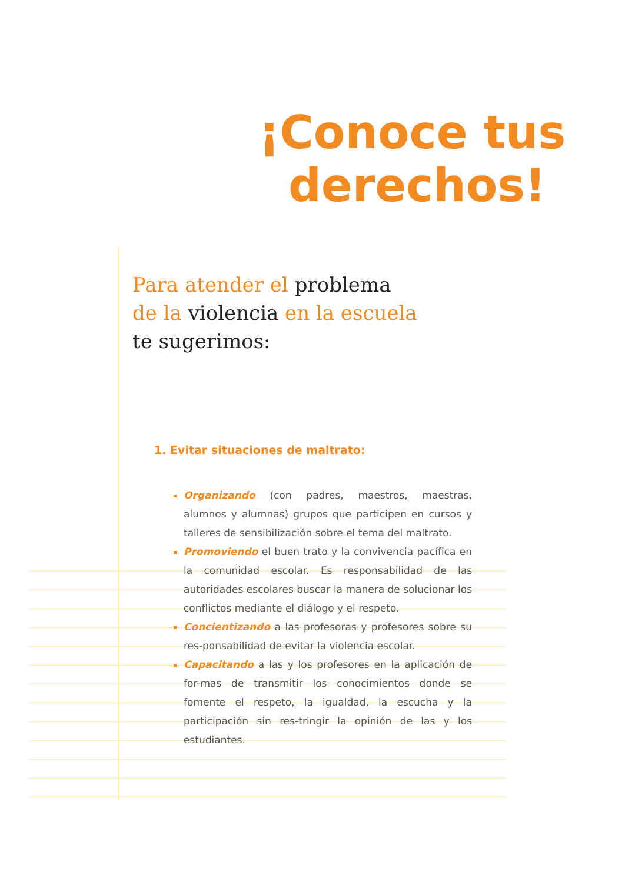¡Conoce tus
derechos!
Para atender el problema
de la violencia en la escuela
te sugerimos:
1. Evitar situaciones de maltrato:
Organizando (con padres, maestros, maestras, alumnos y alumnas) grupos que participen en cursos y talleres de sensibilización sobre el tema del maltrato.
Promoviendo el buen trato y la convivencia pacífica en la comunidad escolar. Es responsabilidad de las autoridades escolares buscar la manera de solucionar los conflictos mediante el diálogo y el respeto.
Concientizando a las profesoras y profesores sobre su res-ponsabilidad de evitar la violencia escolar.
Capacitando a las y los profesores en la aplicación de for-mas de transmitir los conocimientos donde se fomente el respeto, la igualdad, la escucha y la participación sin res-tringir la opinión de las y los estudiantes.